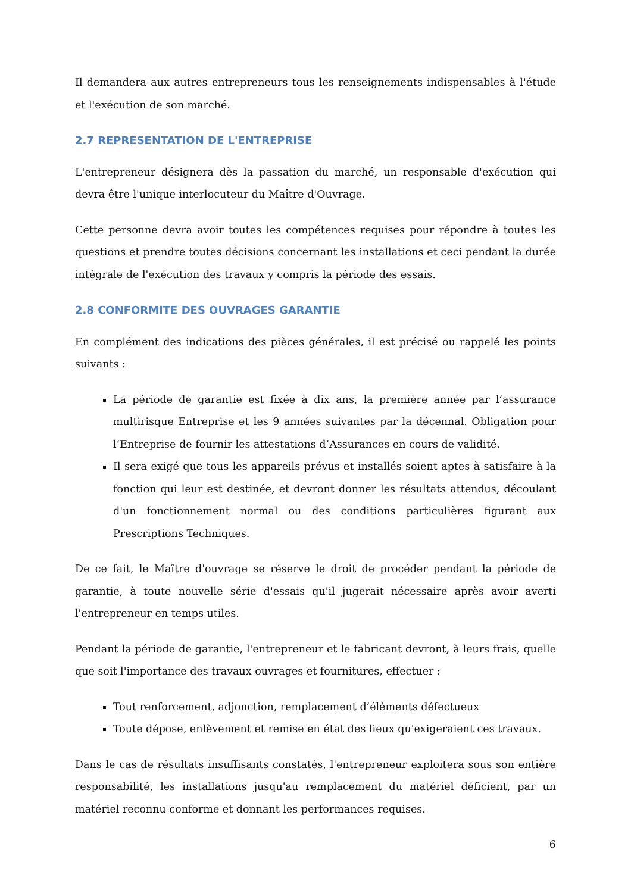Il demandera aux autres entrepreneurs tous les renseignements indispensables à l'étude et l'exécution de son marché.
2.7 REPRESENTATION DE L'ENTREPRISE
L'entrepreneur désignera dès la passation du marché, un responsable d'exécution qui devra être l'unique interlocuteur du Maître d'Ouvrage.
Cette personne devra avoir toutes les compétences requises pour répondre à toutes les questions et prendre toutes décisions concernant les installations et ceci pendant la durée intégrale de l'exécution des travaux y compris la période des essais.
2.8 CONFORMITE DES OUVRAGES GARANTIE
En complément des indications des pièces générales, il est précisé ou rappelé les points suivants :
La période de garantie est fixée à dix ans, la première année par l’assurance multirisque Entreprise et les 9 années suivantes par la décennal. Obligation pour l’Entreprise de fournir les attestations d’Assurances en cours de validité.
Il sera exigé que tous les appareils prévus et installés soient aptes à satisfaire à la fonction qui leur est destinée, et devront donner les résultats attendus, découlant d'un fonctionnement normal ou des conditions particulières figurant aux Prescriptions Techniques.
De ce fait, le Maître d'ouvrage se réserve le droit de procéder pendant la période de garantie, à toute nouvelle série d'essais qu'il jugerait nécessaire après avoir averti l'entrepreneur en temps utiles.
Pendant la période de garantie, l'entrepreneur et le fabricant devront, à leurs frais, quelle que soit l'importance des travaux ouvrages et fournitures, effectuer :
Tout renforcement, adjonction, remplacement d’éléments défectueux
Toute dépose, enlèvement et remise en état des lieux qu'exigeraient ces travaux.
Dans le cas de résultats insuffisants constatés, l'entrepreneur exploitera sous son entière responsabilité, les installations jusqu'au remplacement du matériel déficient, par un matériel reconnu conforme et donnant les performances requises.
6